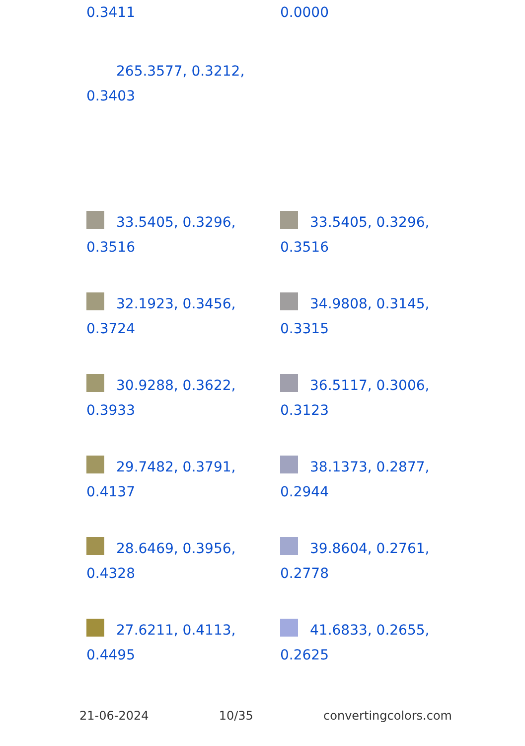0.3411 0.0000
265.3577, 0.3212,
0.3403
33.5405, 0.3296,
0.3516
33.5405, 0.3296,
0.3516
32.1923, 0.3456,
0.3724
34.9808, 0.3145,
0.3315
30.9288, 0.3622,
0.3933
36.5117, 0.3006,
0.3123
29.7482, 0.3791,
0.4137
38.1373, 0.2877,
0.2944
28.6469, 0.3956,
0.4328
39.8604, 0.2761,
0.2778
27.6211, 0.4113,
0.4495
41.6833, 0.2655,
0.2625
21-06-2024 10/35 convertingcolors.com